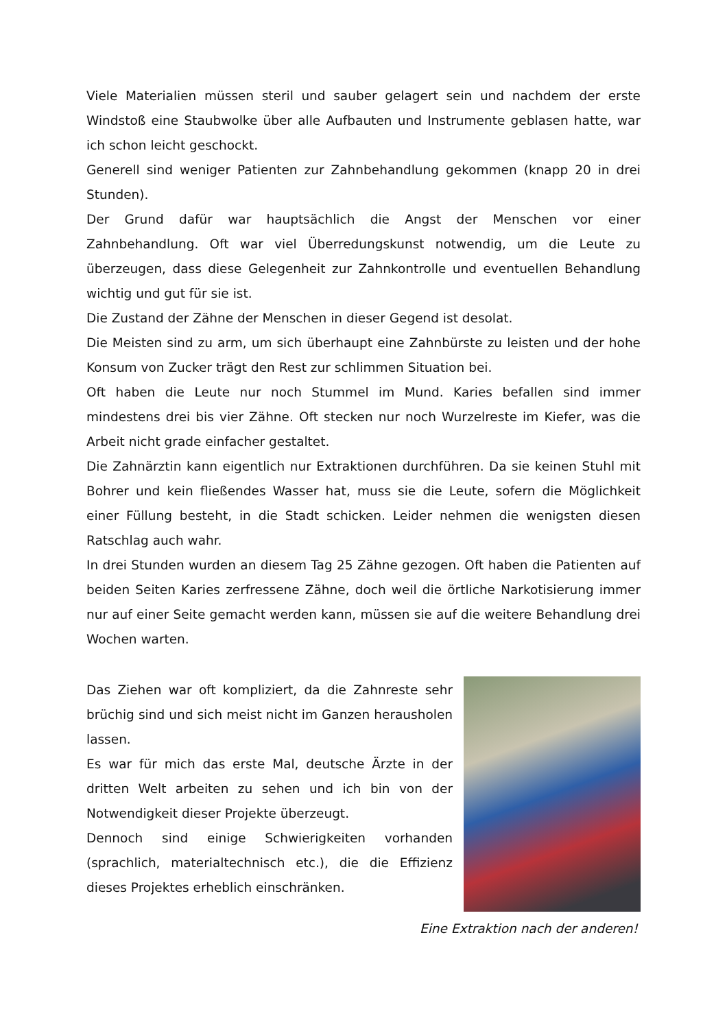Viele Materialien müssen steril und sauber gelagert sein und nachdem der erste Windstoß eine Staubwolke über alle Aufbauten und Instrumente geblasen hatte, war ich schon leicht geschockt.
Generell sind weniger Patienten zur Zahnbehandlung gekommen (knapp 20 in drei Stunden).
Der Grund dafür war hauptsächlich die Angst der Menschen vor einer Zahnbehandlung. Oft war viel Überredungskunst notwendig, um die Leute zu überzeugen, dass diese Gelegenheit zur Zahnkontrolle und eventuellen Behandlung wichtig und gut für sie ist.
Die Zustand der Zähne der Menschen in dieser Gegend ist desolat.
Die Meisten sind zu arm, um sich überhaupt eine Zahnbürste zu leisten und der hohe Konsum von Zucker trägt den Rest zur schlimmen Situation bei.
Oft haben die Leute nur noch Stummel im Mund. Karies befallen sind immer mindestens drei bis vier Zähne. Oft stecken nur noch Wurzelreste im Kiefer, was die Arbeit nicht grade einfacher gestaltet.
Die Zahnärztin kann eigentlich nur Extraktionen durchführen. Da sie keinen Stuhl mit Bohrer und kein fließendes Wasser hat, muss sie die Leute, sofern die Möglichkeit einer Füllung besteht, in die Stadt schicken. Leider nehmen die wenigsten diesen Ratschlag auch wahr.
In drei Stunden wurden an diesem Tag 25 Zähne gezogen. Oft haben die Patienten auf beiden Seiten Karies zerfressene Zähne, doch weil die örtliche Narkotisierung immer nur auf einer Seite gemacht werden kann, müssen sie auf die weitere Behandlung drei Wochen warten.
Das Ziehen war oft kompliziert, da die Zahnreste sehr brüchig sind und sich meist nicht im Ganzen herausholen lassen.
Es war für mich das erste Mal, deutsche Ärzte in der dritten Welt arbeiten zu sehen und ich bin von der Notwendigkeit dieser Projekte überzeugt.
Dennoch sind einige Schwierigkeiten vorhanden (sprachlich, materialtechnisch etc.), die die Effizienz dieses Projektes erheblich einschränken.
Eine Extraktion nach der anderen!